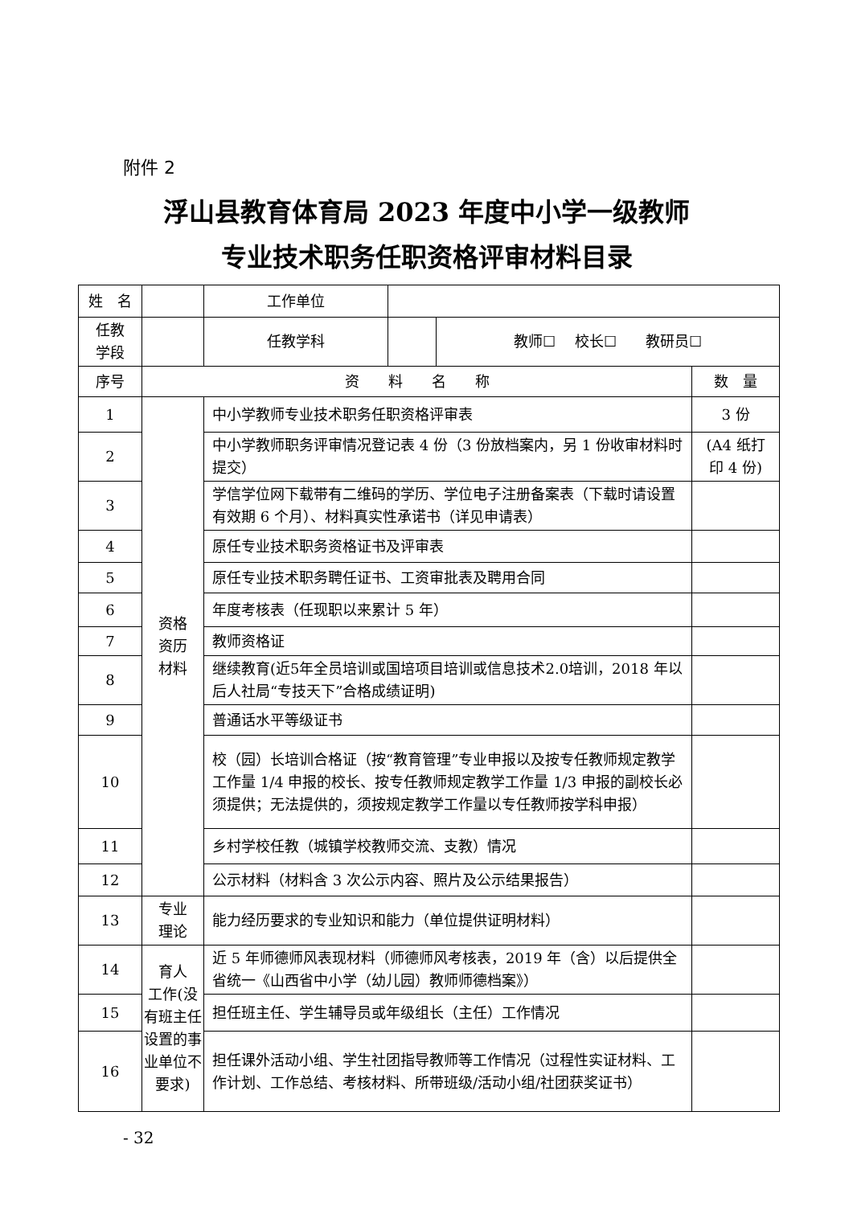附件 2
浮山县教育体育局 2023 年度中小学一级教师
专业技术职务任职资格评审材料目录
| 姓 名 | | | 工作单位 | | | |
| 任教 学段 | | | 任教学科 | | 教师☐ 校长☐ 教研员☐ | |
| 序号 | 资 料 名 称 | | | | | 数 量 |
| 1 | 资格 资历 材料 | 中小学教师专业技术职务任职资格评审表 | | | | 3 份 |
| 2 | | 中小学教师职务评审情况登记表 4 份（3 份放档案内，另 1 份收审材料时提交） | | | | (A4 纸打印 4 份) |
| 3 | | 学信学位网下载带有二维码的学历、学位电子注册备案表（下载时请设置有效期 6 个月）、材料真实性承诺书（详见申请表） | | | | |
| 4 | | 原任专业技术职务资格证书及评审表 | | | | |
| 5 | | 原任专业技术职务聘任证书、工资审批表及聘用合同 | | | | |
| 6 | | 年度考核表（任现职以来累计 5 年） | | | | |
| 7 | | 教师资格证 | | | | |
| 8 | | 继续教育(近5年全员培训或国培项目培训或信息技术2.0培训，2018 年以后人社局“专技天下”合格成绩证明) | | | | |
| 9 | | 普通话水平等级证书 | | | | |
| 10 | | 校（园）长培训合格证（按“教育管理”专业申报以及按专任教师规定教学工作量 1/4 申报的校长、按专任教师规定教学工作量 1/3 申报的副校长必须提供；无法提供的，须按规定教学工作量以专任教师按学科申报） | | | | |
| 11 | | 乡村学校任教（城镇学校教师交流、支教）情况 | | | | |
| 12 | | 公示材料（材料含 3 次公示内容、照片及公示结果报告） | | | | |
| 13 | 专业 理论 | 能力经历要求的专业知识和能力（单位提供证明材料） | | | | |
| 14 | 育人 工作(没有班主任设置的事业单位不要求) | 近 5 年师德师风表现材料（师德师风考核表，2019 年（含）以后提供全省统一《山西省中小学（幼儿园）教师师德档案》） | | | | |
| 15 | | 担任班主任、学生辅导员或年级组长（主任）工作情况 | | | | |
| 16 | | 担任课外活动小组、学生社团指导教师等工作情况（过程性实证材料、工作计划、工作总结、考核材料、所带班级/活动小组/社团获奖证书） | | | | |
- 32